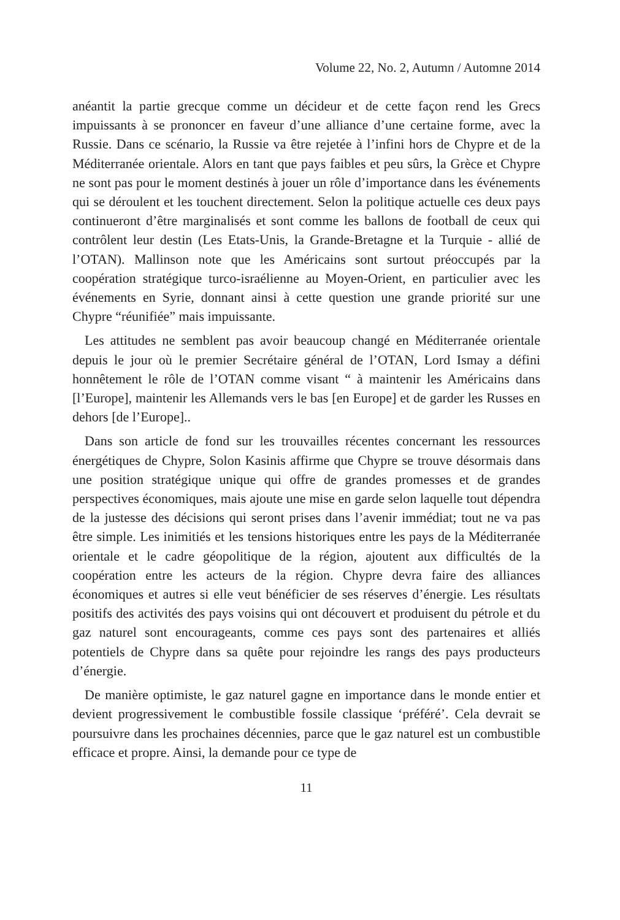Volume 22, No. 2, Autumn / Automne 2014
anéantit la partie grecque comme un décideur et de cette façon rend les Grecs impuissants à se prononcer en faveur d’une alliance d’une certaine forme, avec la Russie. Dans ce scénario, la Russie va être rejetée à l’infini hors de Chypre et de la Méditerranée orientale. Alors en tant que pays faibles et peu sûrs, la Grèce et Chypre ne sont pas pour le moment destinés à jouer un rôle d’importance dans les événements qui se déroulent et les touchent directement. Selon la politique actuelle ces deux pays continueront d’être marginalisés et sont comme les ballons de football de ceux qui contrôlent leur destin (Les Etats-Unis, la Grande-Bretagne et la Turquie - allié de l’OTAN). Mallinson note que les Américains sont surtout préoccupés par la coopération stratégique turco-israélienne au Moyen-Orient, en particulier avec les événements en Syrie, donnant ainsi à cette question une grande priorité sur une Chypre “réunifiée” mais impuissante.
Les attitudes ne semblent pas avoir beaucoup changé en Méditerranée orientale depuis le jour où le premier Secrétaire général de l’OTAN, Lord Ismay a défini honnêtement le rôle de l’OTAN comme visant “ à maintenir les Américains dans [l’Europe], maintenir les Allemands vers le bas [en Europe] et de garder les Russes en dehors [de l’Europe]..
Dans son article de fond sur les trouvailles récentes concernant les ressources énergétiques de Chypre, Solon Kasinis affirme que Chypre se trouve désormais dans une position stratégique unique qui offre de grandes promesses et de grandes perspectives économiques, mais ajoute une mise en garde selon laquelle tout dépendra de la justesse des décisions qui seront prises dans l’avenir immédiat; tout ne va pas être simple. Les inimitiés et les tensions historiques entre les pays de la Méditerranée orientale et le cadre géopolitique de la région, ajoutent aux difficultés de la coopération entre les acteurs de la région. Chypre devra faire des alliances économiques et autres si elle veut bénéficier de ses réserves d’énergie. Les résultats positifs des activités des pays voisins qui ont découvert et produisent du pétrole et du gaz naturel sont encourageants, comme ces pays sont des partenaires et alliés potentiels de Chypre dans sa quête pour rejoindre les rangs des pays producteurs d’énergie.
De manière optimiste, le gaz naturel gagne en importance dans le monde entier et devient progressivement le combustible fossile classique ‘préféré’. Cela devrait se poursuivre dans les prochaines décennies, parce que le gaz naturel est un combustible efficace et propre. Ainsi, la demande pour ce type de
11